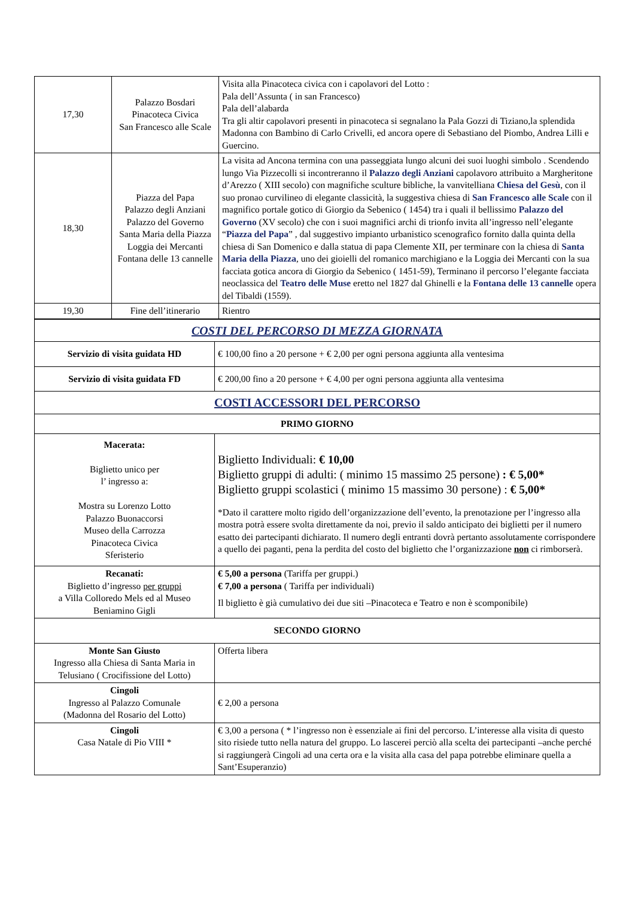| 17,30 | Palazzo Bosdari Pinacoteca Civica San Francesco alle Scale | Visita alla Pinacoteca civica con i capolavori del Lotto : Pala dell’Assunta ( in san Francesco) Pala dell’alabarda Tra gli altir capolavori presenti in pinacoteca si segnalano la Pala Gozzi di Tiziano,la splendida Madonna con Bambino di Carlo Crivelli, ed ancora opere di Sebastiano del Piombo, Andrea Lilli e Guercino. |
| 18,30 | Piazza del Papa Palazzo degli Anziani Palazzo del Governo Santa Maria della Piazza Loggia dei Mercanti Fontana delle 13 cannelle | La visita ad Ancona termina con una passeggiata lungo alcuni dei suoi luoghi simbolo . Scendendo lungo Via Pizzecolli si incontreranno il Palazzo degli Anziani capolavoro attribuito a Margheritone d’Arezzo ( XIII secolo) con magnifiche sculture bibliche, la vanvitelliana Chiesa del Gesù , con il suo pronao curvilineo di elegante classicità, la suggestiva chiesa di San Francesco alle Scale con il magnifico portale gotico di Giorgio da Sebenico ( 1454) tra i quali il bellissimo Palazzo del Governo (XV secolo) che con i suoi magnifici archi di trionfo invita all’ingresso nell’elegante “ Piazza del Papa ” , dal suggestivo impianto urbanistico scenografico fornito dalla quinta della chiesa di San Domenico e dalla statua di papa Clemente XII, per terminare con la chiesa di Santa Maria della Piazza , uno dei gioielli del romanico marchigiano e la Loggia dei Mercanti con la sua facciata gotica ancora di Giorgio da Sebenico ( 1451-59), Terminano il percorso l’elegante facciata neoclassica del Teatro delle Muse eretto nel 1827 dal Ghinelli e la Fontana delle 13 cannelle opera del Tibaldi (1559). |
| 19,30 | Fine dell’itinerario | Rientro |
| COSTI DEL PERCORSO DI MEZZA GIORNATA | |
| Servizio di visita guidata HD | € 100,00 fino a 20 persone + € 2,00 per ogni persona aggiunta alla ventesima |
| Servizio di visita guidata FD | € 200,00 fino a 20 persone + € 4,00 per ogni persona aggiunta alla ventesima |
| COSTI ACCESSORI DEL PERCORSO | |
| PRIMO GIORNO | |
| Macerata: Biglietto unico per l’ ingresso a: Mostra su Lorenzo Lotto Palazzo Buonaccorsi Museo della Carrozza Pinacoteca Civica Sferisterio | Biglietto Individuali: € 10,00 Biglietto gruppi di adulti: ( minimo 15 massimo 25 persone) : € 5,00* Biglietto gruppi scolastici ( minimo 15 massimo 30 persone) : € 5,00* *Dato il carattere molto rigido dell’organizzazione dell’evento, la prenotazione per l’ingresso alla mostra potrà essere svolta direttamente da noi, previo il saldo anticipato dei biglietti per il numero esatto dei partecipanti dichiarato. Il numero degli entranti dovrà pertanto assolutamente corrispondere a quello dei paganti, pena la perdita del costo del biglietto che l’organizzazione non ci rimborserà. |
| Recanati: Biglietto d’ingresso per gruppi a Villa Colloredo Mels ed al Museo Beniamino Gigli | € 5,00 a persona (Tariffa per gruppi.) € 7,00 a persona ( Tariffa per individuali) Il biglietto è già cumulativo dei due siti –Pinacoteca e Teatro e non è scomponibile) |
| SECONDO GIORNO | |
| Monte San Giusto Ingresso alla Chiesa di Santa Maria in Telusiano ( Crocifissione del Lotto) | Offerta libera |
| Cingoli Ingresso al Palazzo Comunale (Madonna del Rosario del Lotto) | € 2,00 a persona |
| Cingoli Casa Natale di Pio VIII * | € 3,00 a persona ( * l’ingresso non è essenziale ai fini del percorso. L’interesse alla visita di questo sito risiede tutto nella natura del gruppo. Lo lascerei perciò alla scelta dei partecipanti –anche perché si raggiungerà Cingoli ad una certa ora e la visita alla casa del papa potrebbe eliminare quella a Sant’Esuperanzio) |